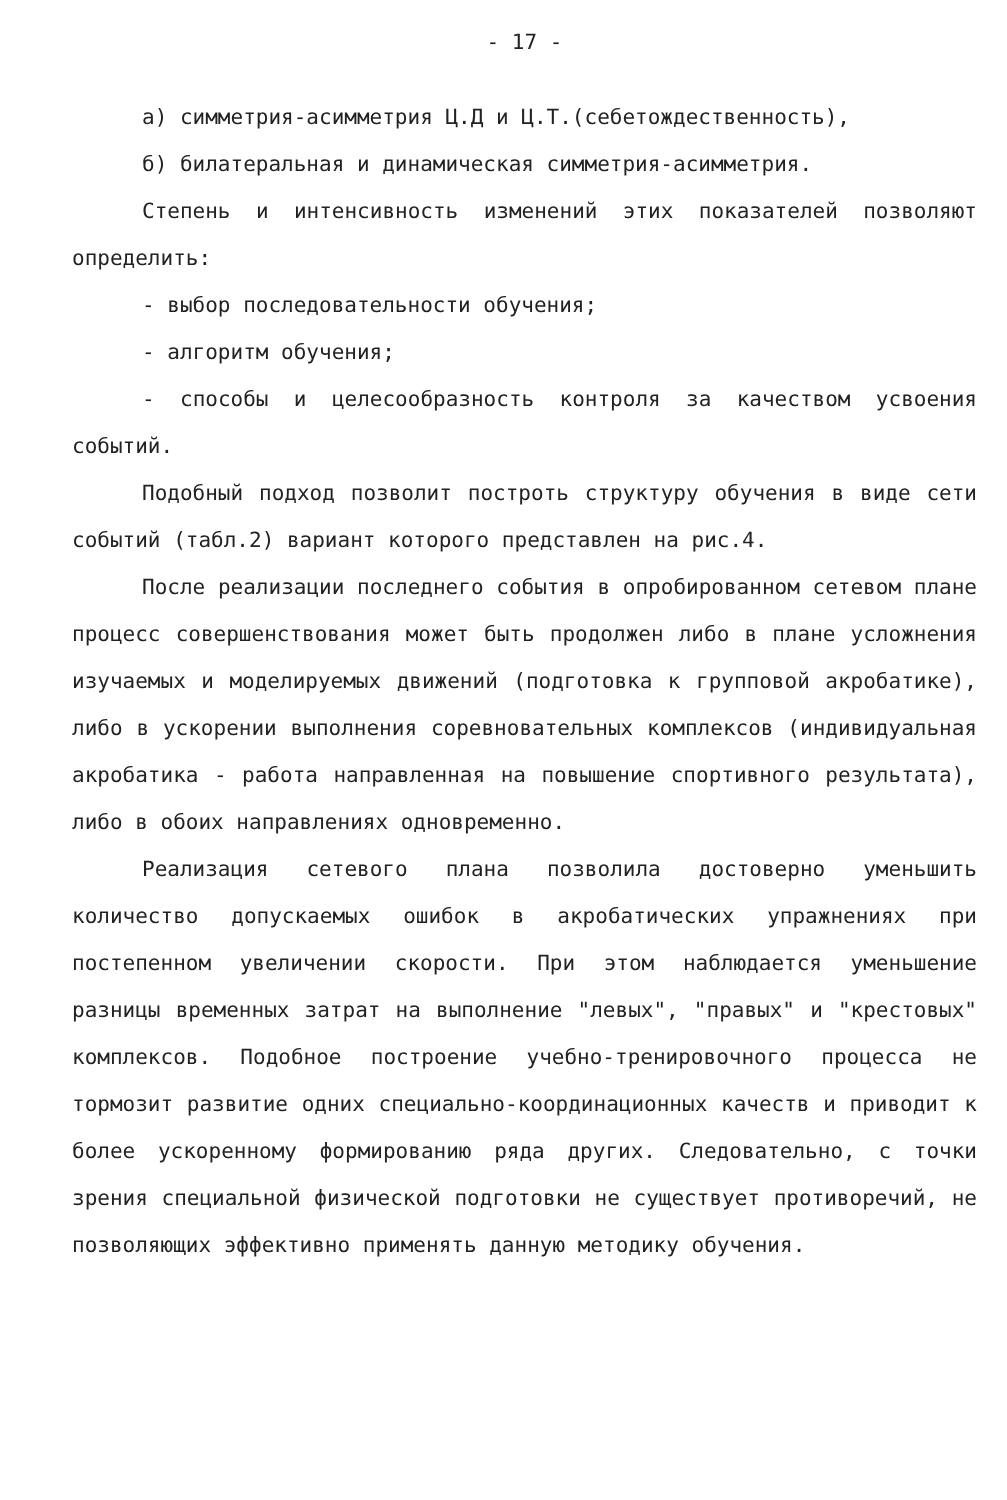- 17 -
а) симметрия-асимметрия Ц.Д и Ц.Т.(себетождественность),
б) билатеральная и динамическая симметрия-асимметрия.
Степень и интенсивность изменений этих показателей позволяют определить:
- выбор последовательности обучения;
- алгоритм обучения;
- способы и целесообразность контроля за качеством усвоения событий.
Подобный подход позволит построть структуру обучения в виде сети событий (табл.2) вариант которого представлен на рис.4.
После реализации последнего события в опробированном сетевом плане процесс совершенствования может быть продолжен либо в плане усложнения изучаемых и моделируемых движений (подготовка к групповой акробатике), либо в ускорении выполнения соревновательных комплексов (индивидуальная акробатика - работа направленная на повышение спортивного результата), либо в обоих направлениях одновременно.
Реализация сетевого плана позволила достоверно уменьшить количество допускаемых ошибок в акробатических упражнениях при постепенном увеличении скорости. При этом наблюдается уменьшение разницы временных затрат на выполнение "левых", "правых" и "крестовых" комплексов. Подобное построение учебно-тренировочного процесса не тормозит развитие одних специально-координационных качеств и приводит к более ускоренному формированию ряда других. Следовательно, с точки зрения специальной физической подготовки не существует противоречий, не позволяющих эффективно применять данную методику обучения.